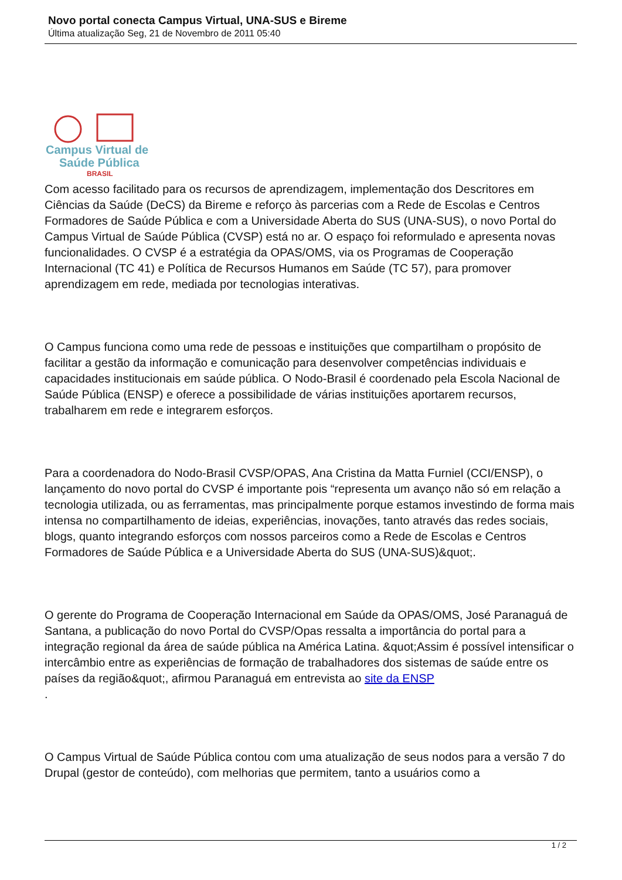Novo portal conecta Campus Virtual, UNA-SUS e Bireme
Última atualização Seg, 21 de Novembro de 2011 05:40
Campus Virtual de
Saúde Pública
BRASIL
Com acesso facilitado para os recursos de aprendizagem, implementação dos Descritores em Ciências da Saúde (DeCS) da Bireme e reforço às parcerias com a Rede de Escolas e Centros Formadores de Saúde Pública e com a Universidade Aberta do SUS (UNA-SUS), o novo Portal do Campus Virtual de Saúde Pública (CVSP) está no ar. O espaço foi reformulado e apresenta novas funcionalidades. O CVSP é a estratégia da OPAS/OMS, via os Programas de Cooperação Internacional (TC 41) e Política de Recursos Humanos em Saúde (TC 57), para promover aprendizagem em rede, mediada por tecnologias interativas.
O Campus funciona como uma rede de pessoas e instituições que compartilham o propósito de facilitar a gestão da informação e comunicação para desenvolver competências individuais e capacidades institucionais em saúde pública. O Nodo-Brasil é coordenado pela Escola Nacional de Saúde Pública (ENSP) e oferece a possibilidade de várias instituições aportarem recursos, trabalharem em rede e integrarem esforços.
Para a coordenadora do Nodo-Brasil CVSP/OPAS, Ana Cristina da Matta Furniel (CCI/ENSP), o lançamento do novo portal do CVSP é importante pois “representa um avanço não só em relação a tecnologia utilizada, ou as ferramentas, mas principalmente porque estamos investindo de forma mais intensa no compartilhamento de ideias, experiências, inovações, tanto através das redes sociais, blogs, quanto integrando esforços com nossos parceiros como a Rede de Escolas e Centros Formadores de Saúde Pública e a Universidade Aberta do SUS (UNA-SUS)&quot;.
O gerente do Programa de Cooperação Internacional em Saúde da OPAS/OMS, José Paranaguá de Santana, a publicação do novo Portal do CVSP/Opas ressalta a importância do portal para a integração regional da área de saúde pública na América Latina. &quot;Assim é possível intensificar o intercâmbio entre as experiências de formação de trabalhadores dos sistemas de saúde entre os países da região&quot;, afirmou Paranaguá em entrevista ao site da ENSP
.
O Campus Virtual de Saúde Pública contou com uma atualização de seus nodos para a versão 7 do Drupal (gestor de conteúdo), com melhorias que permitem, tanto a usuários como a
1 / 2